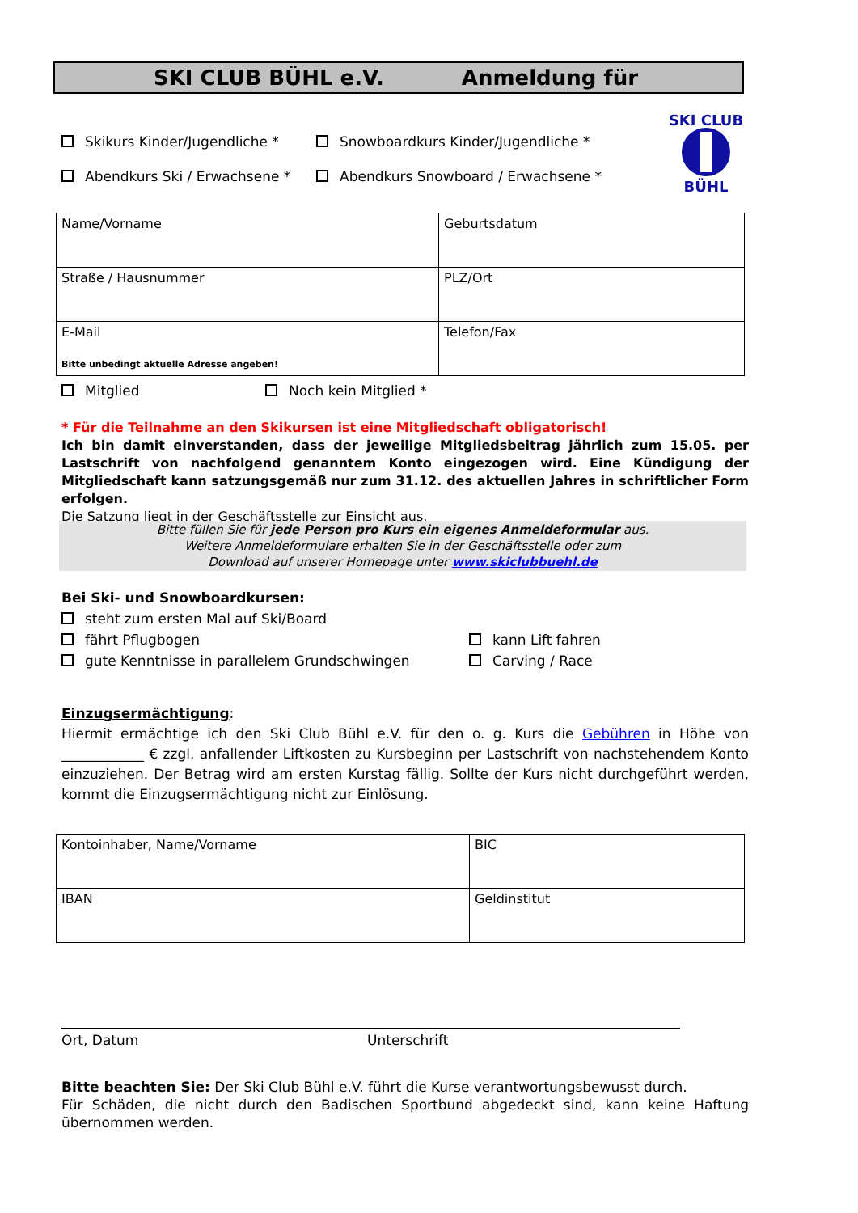SKI CLUB BÜHL e.V. Anmeldung für
SKI CLUB
BÜHL
Skikurs Kinder/Jugendliche * Snowboardkurs Kinder/Jugendliche *
Abendkurs Ski / Erwachsene * Abendkurs Snowboard / Erwachsene *
| Name/Vorname | Geburtsdatum |
| Straße / Hausnummer | PLZ/Ort |
| E-Mail Bitte unbedingt aktuelle Adresse angeben! | Telefon/Fax |
Mitglied Noch kein Mitglied *
* Für die Teilnahme an den Skikursen ist eine Mitgliedschaft obligatorisch!
Ich bin damit einverstanden, dass der jeweilige Mitgliedsbeitrag jährlich zum 15.05. per Lastschrift von nachfolgend genanntem Konto eingezogen wird. Eine Kündigung der Mitgliedschaft kann satzungsgemäß nur zum 31.12. des aktuellen Jahres in schriftlicher Form erfolgen.
Die Satzung liegt in der Geschäftsstelle zur Einsicht aus.
Bitte füllen Sie für jede Person pro Kurs ein eigenes Anmeldeformular aus.
Weitere Anmeldeformulare erhalten Sie in der Geschäftsstelle oder zum
Download auf unserer Homepage unter www.skiclubbuehl.de
Bei Ski- und Snowboardkursen:
steht zum ersten Mal auf Ski/Board
fährt Pflugbogen kann Lift fahren
gute Kenntnisse in parallelem Grundschwingen Carving / Race
Einzugsermächtigung:
Hiermit ermächtige ich den Ski Club Bühl e.V. für den o. g. Kurs die Gebühren in Höhe von ____________ € zzgl. anfallender Liftkosten zu Kursbeginn per Lastschrift von nachstehendem Konto einzuziehen. Der Betrag wird am ersten Kurstag fällig. Sollte der Kurs nicht durchgeführt werden, kommt die Einzugsermächtigung nicht zur Einlösung.
| Kontoinhaber, Name/Vorname | BIC |
| IBAN | Geldinstitut |
Ort, Datum Unterschrift
Bitte beachten Sie: Der Ski Club Bühl e.V. führt die Kurse verantwortungsbewusst durch.
Für Schäden, die nicht durch den Badischen Sportbund abgedeckt sind, kann keine Haftung übernommen werden.